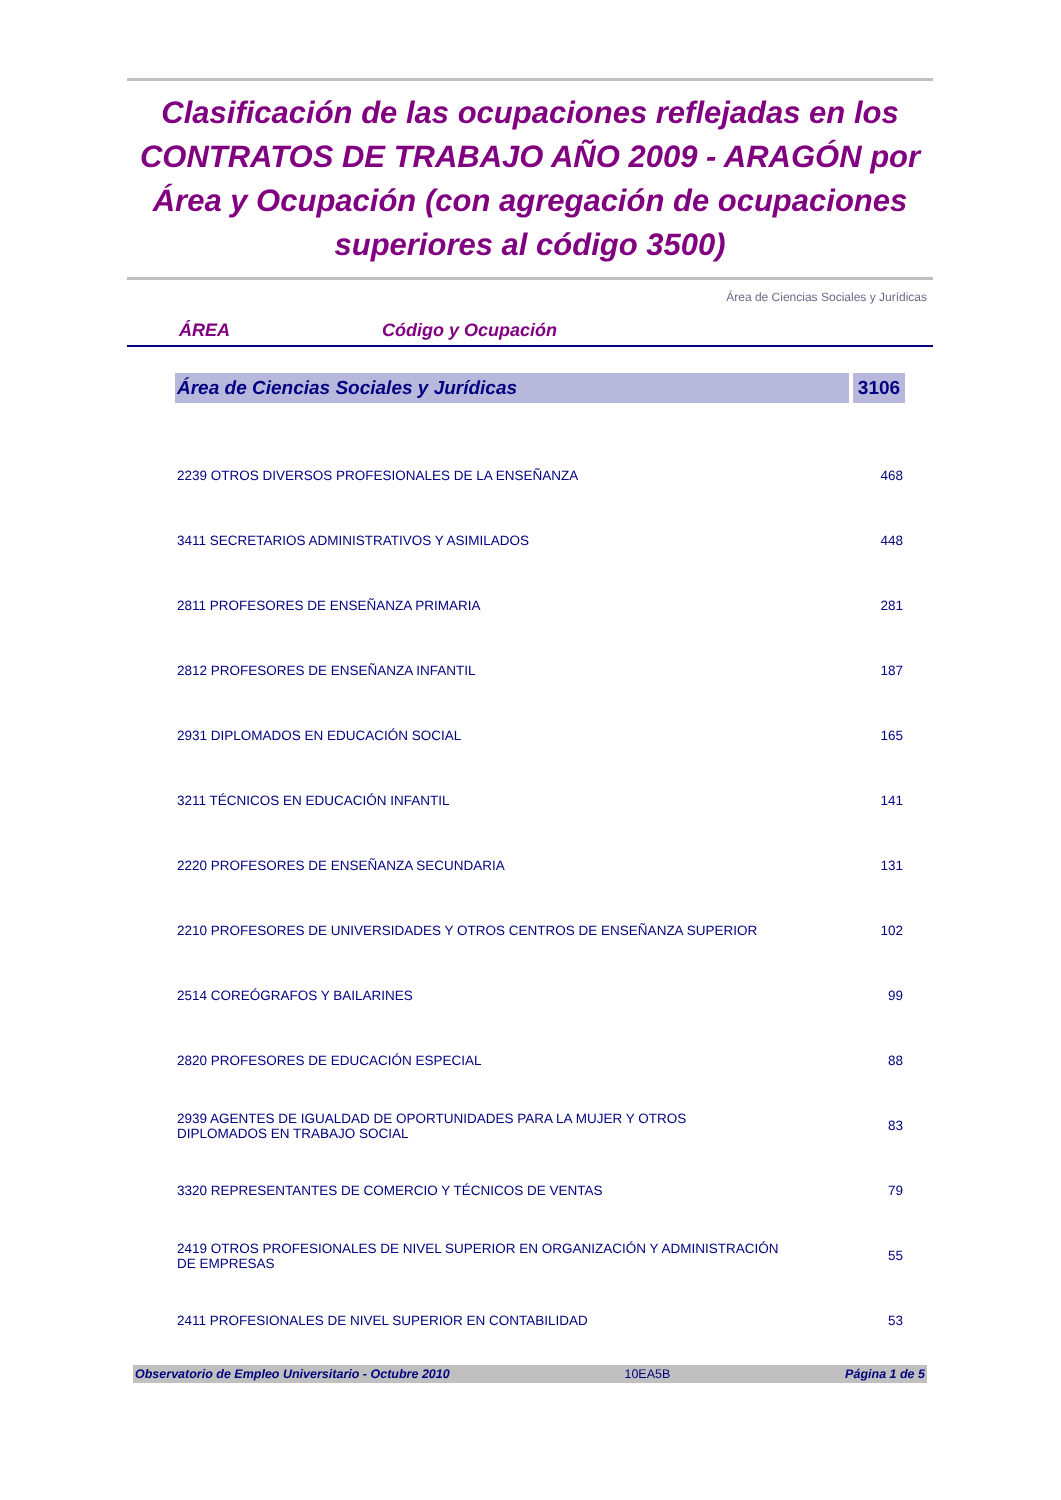Clasificación de las ocupaciones reflejadas en los CONTRATOS DE TRABAJO AÑO 2009 - ARAGÓN por Área y Ocupación (con agregación de ocupaciones superiores al código 3500)
Área de Ciencias Sociales y Jurídicas
ÁREA Código y Ocupación
| Área de Ciencias Sociales y Jurídicas | 3106 |
| --- | --- |
| 2239 OTROS DIVERSOS PROFESIONALES DE LA ENSEÑANZA | 468 |
| 3411 SECRETARIOS ADMINISTRATIVOS Y ASIMILADOS | 448 |
| 2811 PROFESORES DE ENSEÑANZA PRIMARIA | 281 |
| 2812 PROFESORES DE ENSEÑANZA INFANTIL | 187 |
| 2931 DIPLOMADOS EN EDUCACIÓN SOCIAL | 165 |
| 3211 TÉCNICOS EN EDUCACIÓN INFANTIL | 141 |
| 2220 PROFESORES DE ENSEÑANZA SECUNDARIA | 131 |
| 2210 PROFESORES DE UNIVERSIDADES Y OTROS CENTROS DE ENSEÑANZA SUPERIOR | 102 |
| 2514 COREÓGRAFOS Y BAILARINES | 99 |
| 2820 PROFESORES DE EDUCACIÓN ESPECIAL | 88 |
| 2939 AGENTES DE IGUALDAD DE OPORTUNIDADES PARA LA MUJER Y OTROS DIPLOMADOS EN TRABAJO SOCIAL | 83 |
| 3320 REPRESENTANTES DE COMERCIO Y TÉCNICOS DE VENTAS | 79 |
| 2419 OTROS PROFESIONALES DE NIVEL SUPERIOR EN ORGANIZACIÓN Y ADMINISTRACIÓN DE EMPRESAS | 55 |
| 2411 PROFESIONALES DE NIVEL SUPERIOR EN CONTABILIDAD | 53 |
Observatorio de Empleo Universitario - Octubre 2010 10EA5B Página 1 de 5